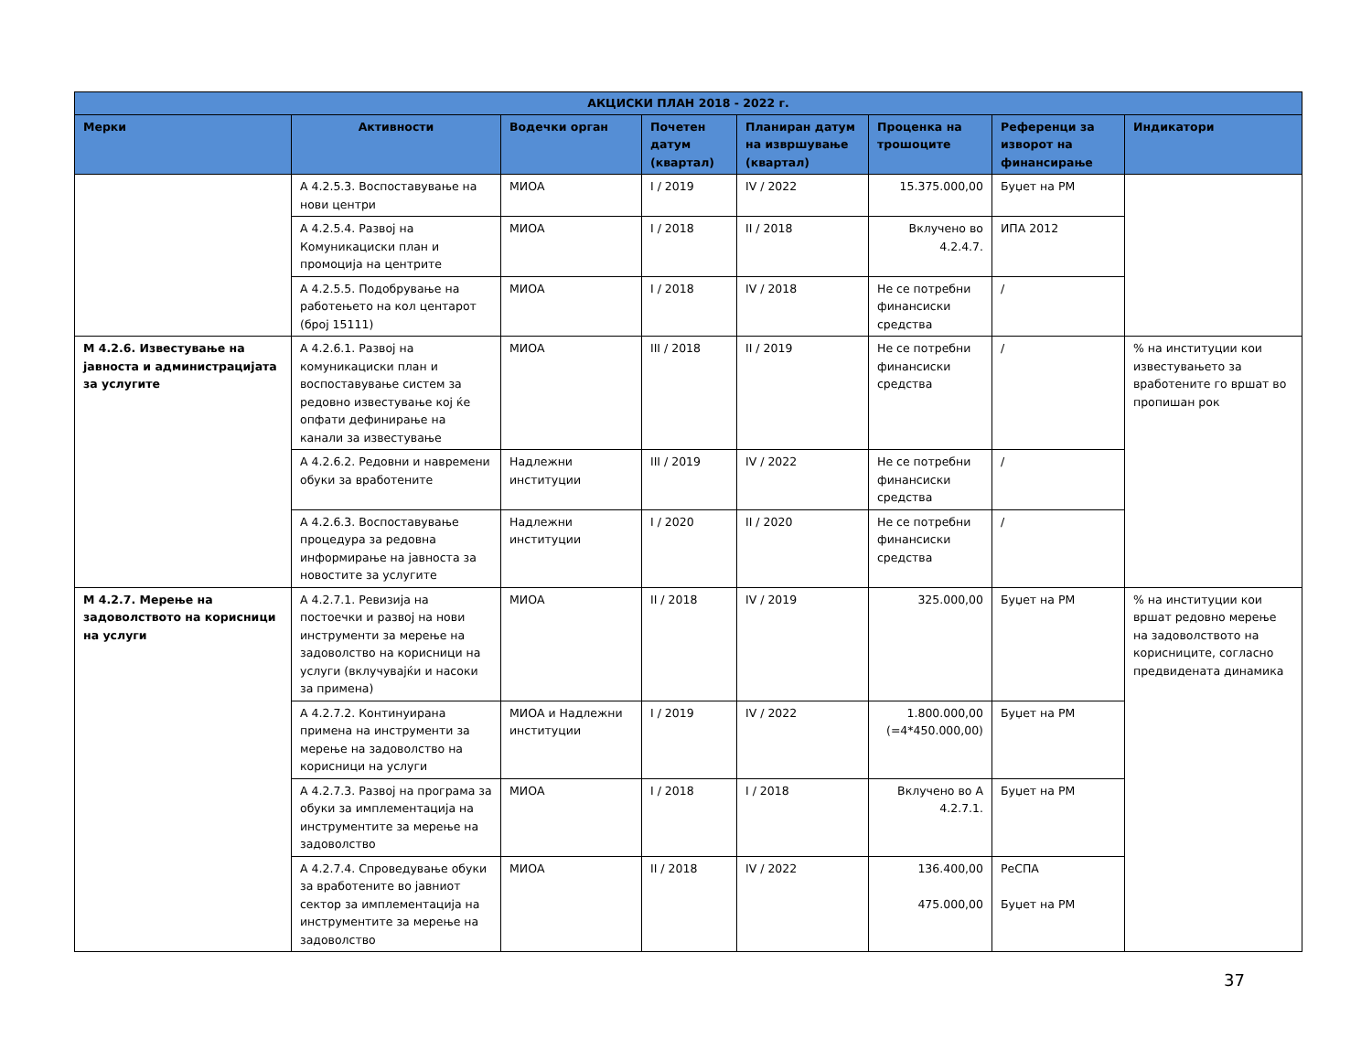| АКЦИСКИ ПЛАН 2018 - 2022 г. | | | | | | | |
| --- | --- | --- | --- | --- | --- | --- | --- |
| Мерки | Активности | Водечки орган | Почетен датум (квартал) | Планиран датум на извршување (квартал) | Проценка на трошоците | Референци за изворот на финансирање | Индикатори |
| | А 4.2.5.3. Воспоставување на нови центри | МИОА | I / 2019 | IV / 2022 | 15.375.000,00 | Буџет на РМ | |
| | А 4.2.5.4. Развој на Комуникациски план и промоција на центрите | МИОА | I / 2018 | II / 2018 | Вклучено во 4.2.4.7. | ИПА 2012 | |
| | А 4.2.5.5. Подобрување на работењето на кол центарот (број 15111) | МИОА | I / 2018 | IV / 2018 | Не се потребни финансиски средства | / | |
| М 4.2.6. Известување на јавноста и администрацијата за услугите | А 4.2.6.1. Развој на комуникациски план и воспоставување систем за редовно известување кој ќе опфати дефинирање на канали за известување | МИОА | III / 2018 | II / 2019 | Не се потребни финансиски средства | / | % на институции кои известувањето за вработените го вршат во пропишан рок |
| | А 4.2.6.2. Редовни и навремени обуки за вработените | Надлежни институции | III / 2019 | IV / 2022 | Не се потребни финансиски средства | / | |
| | А 4.2.6.3. Воспоставување процедура за редовна информирање на јавноста за новостите за услугите | Надлежни институции | I / 2020 | II / 2020 | Не се потребни финансиски средства | / | |
| М 4.2.7. Мерење на задоволството на корисници на услуги | А 4.2.7.1. Ревизија на постоечки и развој на нови инструменти за мерење на задоволство на корисници на услуги (вклучувајќи и насоки за примена) | МИОА | II / 2018 | IV / 2019 | 325.000,00 | Буџет на РМ | % на институции кои вршат редовно мерење на задоволството на корисниците, согласно предвидената динамика |
| | А 4.2.7.2. Континуирана примена на инструменти за мерење на задоволство на корисници на услуги | МИОА и Надлежни институции | I / 2019 | IV / 2022 | 1.800.000,00 (=4*450.000,00) | Буџет на РМ | |
| | А 4.2.7.3. Развој на програма за обуки за имплементација на инструментите за мерење на задоволство | МИОА | I / 2018 | I / 2018 | Вклучено во А 4.2.7.1. | Буџет на РМ | |
| | А 4.2.7.4. Спроведување обуки за вработените во јавниот сектор за имплементација на инструментите за мерење на задоволство | МИОА | II / 2018 | IV / 2022 | 136.400,00 475.000,00 | РеСПА Буџет на РМ | |
37